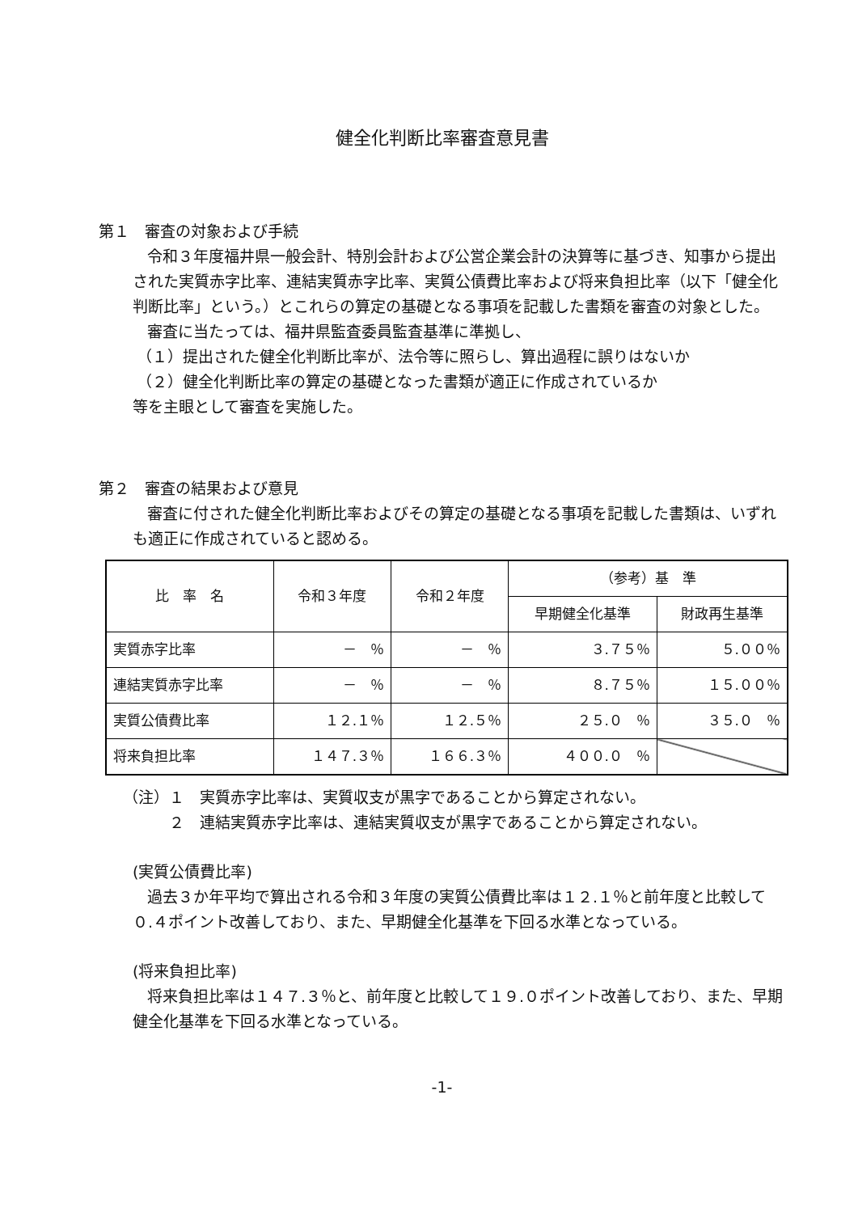健全化判断比率審査意見書
第１　審査の対象および手続
令和３年度福井県一般会計、特別会計および公営企業会計の決算等に基づき、知事から提出された実質赤字比率、連結実質赤字比率、実質公債費比率および将来負担比率（以下「健全化判断比率」という。）とこれらの算定の基礎となる事項を記載した書類を審査の対象とした。
審査に当たっては、福井県監査委員監査基準に準拠し、
（１）提出された健全化判断比率が、法令等に照らし、算出過程に誤りはないか
（２）健全化判断比率の算定の基礎となった書類が適正に作成されているか
等を主眼として審査を実施した。
第２　審査の結果および意見
審査に付された健全化判断比率およびその算定の基礎となる事項を記載した書類は、いずれも適正に作成されていると認める。
| 比 率 名 | 令和３年度 | 令和２年度 | （参考）基 準 | |
| --- | --- | --- | --- | --- |
| | | | 早期健全化基準 | 財政再生基準 |
| 実質赤字比率 | － ％ | － ％ | ３.７５％ | ５.００％ |
| 連結実質赤字比率 | － ％ | － ％ | ８.７５％ | １５.００％ |
| 実質公債費比率 | １２.１％ | １２.５％ | ２５.０ ％ | ３５.０ ％ |
| 将来負担比率 | １４７.３％ | １６６.３％ | ４００.０ ％ | |
（注）１　実質赤字比率は、実質収支が黒字であることから算定されない。
　　　２　連結実質赤字比率は、連結実質収支が黒字であることから算定されない。
(実質公債費比率)
過去３か年平均で算出される令和３年度の実質公債費比率は１２.１％と前年度と比較して０.４ポイント改善しており、また、早期健全化基準を下回る水準となっている。
(将来負担比率)
将来負担比率は１４７.３％と、前年度と比較して１９.０ポイント改善しており、また、早期健全化基準を下回る水準となっている。
-1-